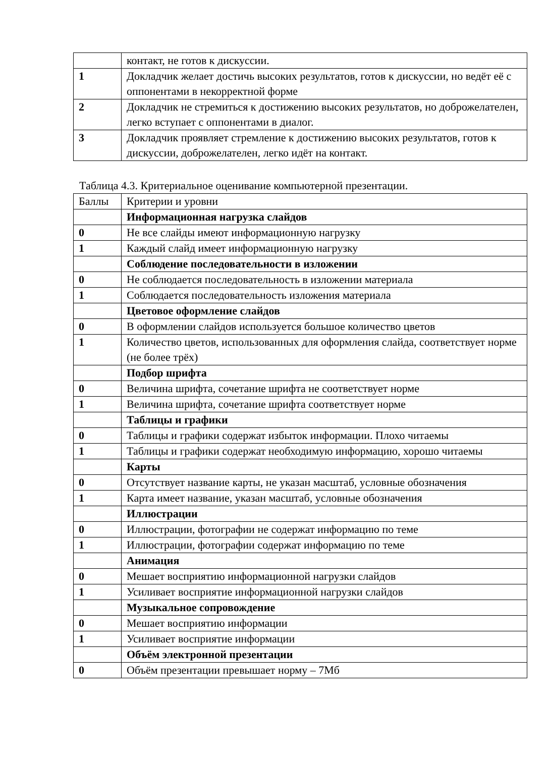| | контакт, не готов к дискуссии. |
| 1 | Докладчик желает достичь высоких результатов, готов к дискуссии, но ведёт её с оппонентами в некорректной форме |
| 2 | Докладчик не стремиться к достижению высоких результатов, но доброжелателен, легко вступает с оппонентами в диалог. |
| 3 | Докладчик проявляет стремление к достижению высоких результатов, готов к дискуссии, доброжелателен, легко идёт на контакт. |
Таблица 4.3. Критериальное оценивание компьютерной презентации.
| Баллы | Критерии и уровни |
| | Информационная нагрузка слайдов |
| 0 | Не все слайды имеют информационную нагрузку |
| 1 | Каждый слайд имеет информационную нагрузку |
| | Соблюдение последовательности в изложении |
| 0 | Не соблюдается последовательность в изложении материала |
| 1 | Соблюдается последовательность изложения материала |
| | Цветовое оформление слайдов |
| 0 | В оформлении слайдов используется большое количество цветов |
| 1 | Количество цветов, использованных для оформления слайда, соответствует норме (не более трёх) |
| | Подбор шрифта |
| 0 | Величина шрифта, сочетание шрифта не соответствует норме |
| 1 | Величина шрифта, сочетание шрифта соответствует норме |
| | Таблицы и графики |
| 0 | Таблицы и графики содержат избыток информации. Плохо читаемы |
| 1 | Таблицы и графики содержат необходимую информацию, хорошо читаемы |
| | Карты |
| 0 | Отсутствует название карты, не указан масштаб, условные обозначения |
| 1 | Карта имеет название, указан масштаб, условные обозначения |
| | Иллюстрации |
| 0 | Иллюстрации, фотографии не содержат информацию по теме |
| 1 | Иллюстрации, фотографии содержат информацию по теме |
| | Анимация |
| 0 | Мешает восприятию информационной нагрузки слайдов |
| 1 | Усиливает восприятие информационной нагрузки слайдов |
| | Музыкальное сопровождение |
| 0 | Мешает восприятию информации |
| 1 | Усиливает восприятие информации |
| | Объём электронной презентации |
| 0 | Объём презентации превышает норму – 7Мб |